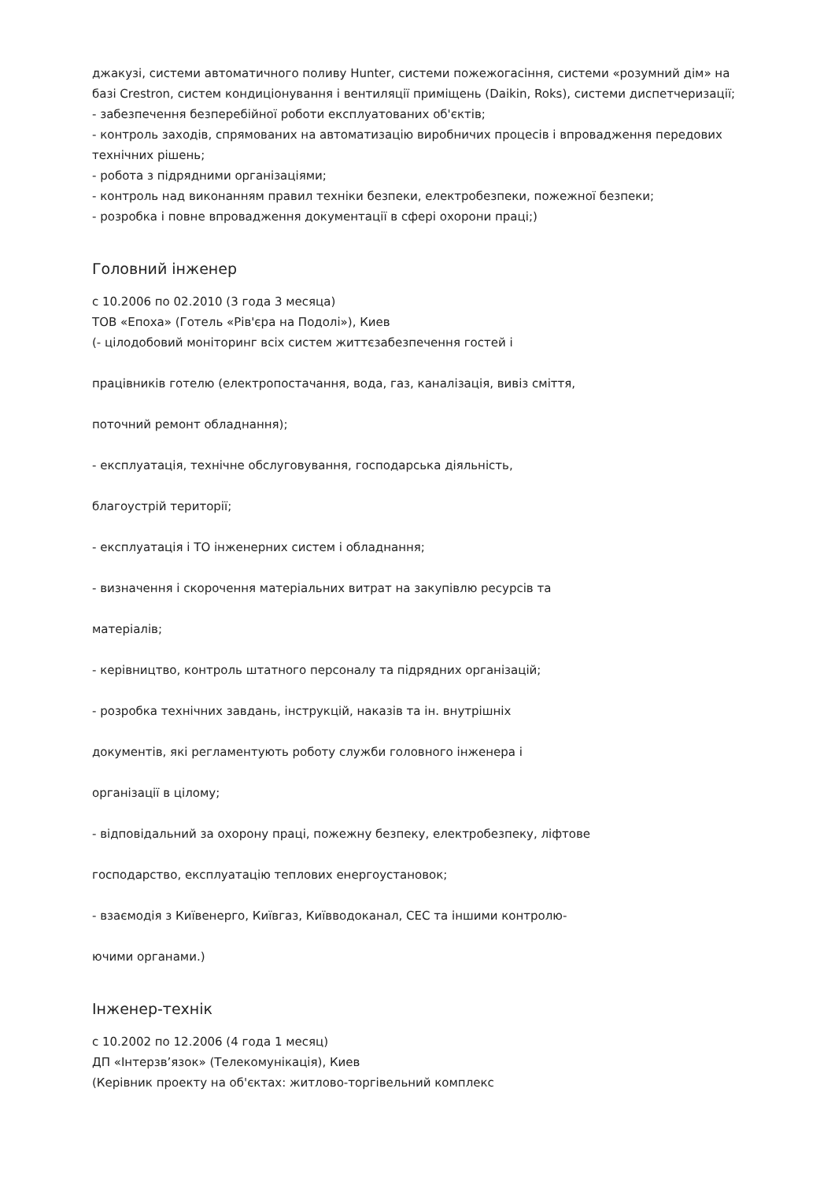джакузі, системи автоматичного поливу Hunter, системи пожежогасіння, системи «розумний дім» на базі Crestron, систем кондиціонування і вентиляції приміщень (Daikin, Roks), системи диспетчеризації;
- забезпечення безперебійної роботи експлуатованих об'єктів;
- контроль заходів, спрямованих на автоматизацію виробничих процесів і впровадження передових технічних рішень;
- робота з підрядними організаціями;
- контроль над виконанням правил техніки безпеки, електробезпеки, пожежної безпеки;
- розробка і повне впровадження документації в сфері охорони праці;)
Головний інженер
с 10.2006 по 02.2010 (3 года 3 месяца)
ТОВ «Епоха» (Готель «Рів'єра на Подолі»), Киев
(- цілодобовий моніторинг всіх систем життєзабезпечення гостей і
працівників готелю (електропостачання, вода, газ, каналізація, вивіз сміття,
поточний ремонт обладнання);
- експлуатація, технічне обслуговування, господарська діяльність,
благоустрій території;
- експлуатація і ТО інженерних систем і обладнання;
- визначення і скорочення матеріальних витрат на закупівлю ресурсів та
матеріалів;
- керівництво, контроль штатного персоналу та підрядних організацій;
- розробка технічних завдань, інструкцій, наказів та ін. внутрішніх
документів, які регламентують роботу служби головного інженера і
організації в цілому;
- відповідальний за охорону праці, пожежну безпеку, електробезпеку, ліфтове
господарство, експлуатацію теплових енергоустановок;
- взаємодія з Київенерго, Київгаз, Київводоканал, СЕС та іншими контролю-
ючими органами.)
Інженер-технік
с 10.2002 по 12.2006 (4 года 1 месяц)
ДП «Інтерзв’язок» (Телекомунікація), Киев
(Керівник проекту на об'єктах: житлово-торгівельний комплекс